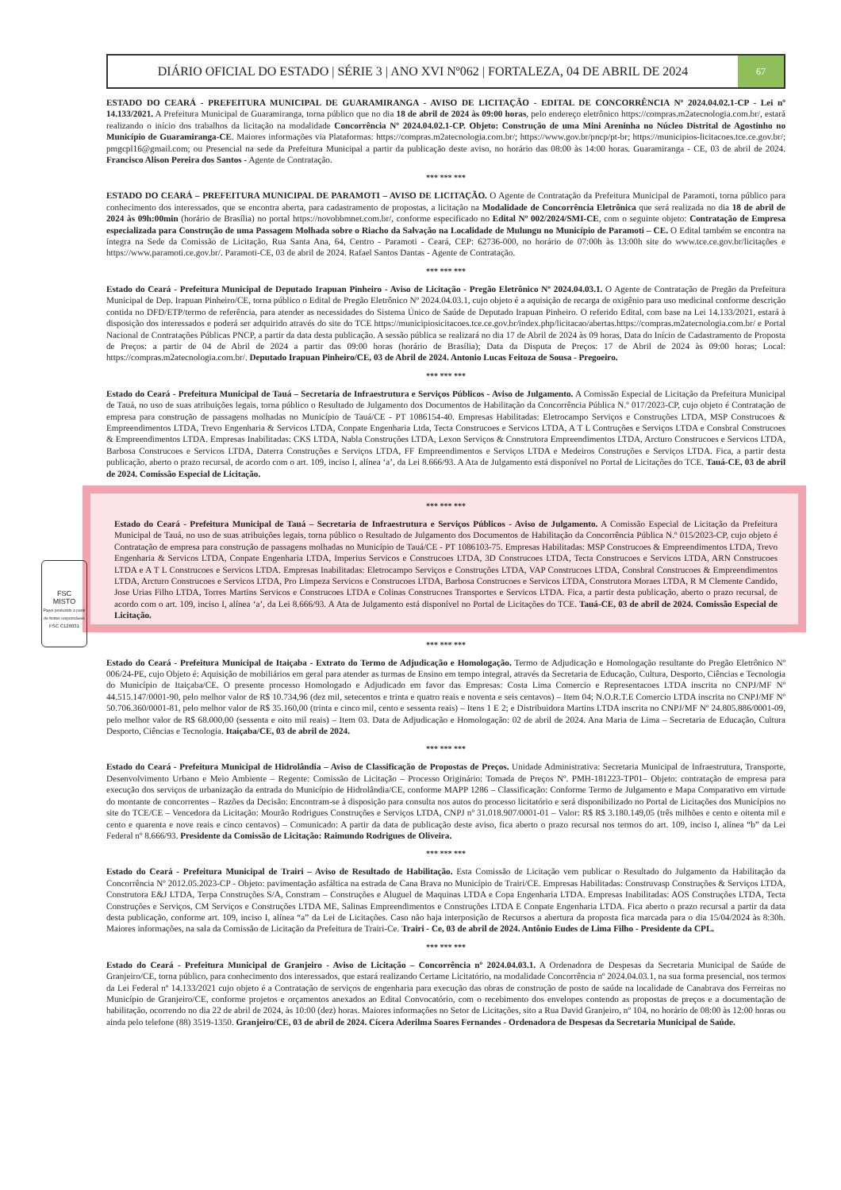FSC
MISTO
Papel produzido a partir de fontes responsáveis
FSC C126031
DIÁRIO OFICIAL DO ESTADO | SÉRIE 3 | ANO XVI Nº062 | FORTALEZA, 04 DE ABRIL DE 2024
67
ESTADO DO CEARÁ - PREFEITURA MUNICIPAL DE GUARAMIRANGA - AVISO DE LICITAÇÃO - EDITAL DE CONCORRÊNCIA Nº 2024.04.02.1-CP - Lei nº 14.133/2021. A Prefeitura Municipal de Guaramiranga, torna público que no dia 18 de abril de 2024 às 09:00 horas, pelo endereço eletrônico https://compras.m2atecnologia.com.br/, estará realizando o início dos trabalhos da licitação na modalidade Concorrência Nº 2024.04.02.1-CP. Objeto: Construção de uma Mini Areninha no Núcleo Distrital de Agostinho no Município de Guaramiranga-CE. Maiores informações via Plataformas: https://compras.m2atecnologia.com.br/; https://www.gov.br/pncp/pt-br; https://municipios-licitacoes.tce.ce.gov.br/; pmgcpl16@gmail.com; ou Presencial na sede da Prefeitura Municipal a partir da publicação deste aviso, no horário das 08:00 às 14:00 horas. Guaramiranga - CE, 03 de abril de 2024. Francisco Alison Pereira dos Santos - Agente de Contratação.
*** *** ***
ESTADO DO CEARÁ – PREFEITURA MUNICIPAL DE PARAMOTI – AVISO DE LICITAÇÃO. O Agente de Contratação da Prefeitura Municipal de Paramoti, torna público para conhecimento dos interessados, que se encontra aberta, para cadastramento de propostas, a licitação na Modalidade de Concorrência Eletrônica que será realizada no dia 18 de abril de 2024 às 09h:00min (horário de Brasília) no portal https://novobbmnet.com.br/, conforme especificado no Edital Nº 002/2024/SMI-CE, com o seguinte objeto: Contratação de Empresa especializada para Construção de uma Passagem Molhada sobre o Riacho da Salvação na Localidade de Mulungu no Município de Paramoti – CE. O Edital também se encontra na íntegra na Sede da Comissão de Licitação, Rua Santa Ana, 64, Centro - Paramoti - Ceará, CEP: 62736-000, no horário de 07:00h às 13:00h site do www.tce.ce.gov.br/licitações e https://www.paramoti.ce.gov.br/. Paramoti-CE, 03 de abril de 2024. Rafael Santos Dantas - Agente de Contratação.
*** *** ***
Estado do Ceará - Prefeitura Municipal de Deputado Irapuan Pinheiro - Aviso de Licitação - Pregão Eletrônico Nº 2024.04.03.1. O Agente de Contratação de Pregão da Prefeitura Municipal de Dep. Irapuan Pinheiro/CE, torna público o Edital de Pregão Eletrônico Nº 2024.04.03.1, cujo objeto é a aquisição de recarga de oxigênio para uso medicinal conforme descrição contida no DFD/ETP/termo de referência, para atender as necessidades do Sistema Único de Saúde de Deputado Irapuan Pinheiro. O referido Edital, com base na Lei 14.133/2021, estará à disposição dos interessados e poderá ser adquirido através do site do TCE https://municipiosicitacoes.tce.ce.gov.br/index.php/licitacao/abertas.https://compras.m2atecnologia.com.br/ e Portal Nacional de Contratações Públicas PNCP, a partir da data desta publicação. A sessão pública se realizará no dia 17 de Abril de 2024 às 09 horas, Data do Início de Cadastramento de Proposta de Preços: a partir de 04 de Abril de 2024 a partir das 09:00 horas (horário de Brasília); Data da Disputa de Preços: 17 de Abril de 2024 às 09:00 horas; Local: https://compras.m2atecnologia.com.br/. Deputado Irapuan Pinheiro/CE, 03 de Abril de 2024. Antonio Lucas Feitoza de Sousa - Pregoeiro.
*** *** ***
Estado do Ceará - Prefeitura Municipal de Tauá – Secretaria de Infraestrutura e Serviços Públicos - Aviso de Julgamento. A Comissão Especial de Licitação da Prefeitura Municipal de Tauá, no uso de suas atribuições legais, torna público o Resultado de Julgamento dos Documentos de Habilitação da Concorrência Pública N.º 017/2023-CP, cujo objeto é Contratação de empresa para construção de passagens molhadas no Município de Tauá/CE - PT 1086154-40. Empresas Habilitadas: Eletrocampo Serviços e Construções LTDA, MSP Construcoes & Empreendimentos LTDA, Trevo Engenharia & Servicos LTDA, Conpate Engenharia Ltda, Tecta Construcoes e Servicos LTDA, A T L Contruções e Serviços LTDA e Consbral Construcoes & Empreendimentos LTDA. Empresas Inabilitadas: CKS LTDA, Nabla Construções LTDA, Lexon Serviços & Construtora Empreendimentos LTDA, Arcturo Construcoes e Servicos LTDA, Barbosa Construcoes e Servicos LTDA, Daterra Construções e Serviços LTDA, FF Empreendimentos e Serviços LTDA e Medeiros Construções e Serviços LTDA. Fica, a partir desta publicação, aberto o prazo recursal, de acordo com o art. 109, inciso I, alínea ‘a’, da Lei 8.666/93. A Ata de Julgamento está disponível no Portal de Licitações do TCE. Tauá-CE, 03 de abril de 2024. Comissão Especial de Licitação.
*** *** ***
Estado do Ceará - Prefeitura Municipal de Tauá – Secretaria de Infraestrutura e Serviços Públicos - Aviso de Julgamento. A Comissão Especial de Licitação da Prefeitura Municipal de Tauá, no uso de suas atribuições legais, torna público o Resultado de Julgamento dos Documentos de Habilitação da Concorrência Pública N.º 015/2023-CP, cujo objeto é Contratação de empresa para construção de passagens molhadas no Município de Tauá/CE - PT 1086103-75. Empresas Habilitadas: MSP Construcoes & Empreendimentos LTDA, Trevo Engenharia & Servicos LTDA, Conpate Engenharia LTDA, Imperius Servicos e Construcoes LTDA, 3D Construcoes LTDA, Tecta Construcoes e Servicos LTDA, ARN Construcoes LTDA e A T L Construcoes e Servicos LTDA. Empresas Inabilitadas: Eletrocampo Serviços e Construções LTDA, VAP Construcoes LTDA, Consbral Construcoes & Empreendimentos LTDA, Arcturo Construcoes e Servicos LTDA, Pro Limpeza Servicos e Construcoes LTDA, Barbosa Construcoes e Servicos LTDA, Construtora Moraes LTDA, R M Clemente Candido, Jose Urias Filho LTDA, Torres Martins Servicos e Construcoes LTDA e Colinas Construcoes Transportes e Servicos LTDA. Fica, a partir desta publicação, aberto o prazo recursal, de acordo com o art. 109, inciso I, alínea ‘a’, da Lei 8.666/93. A Ata de Julgamento está disponível no Portal de Licitações do TCE. Tauá-CE, 03 de abril de 2024. Comissão Especial de Licitação.
*** *** ***
Estado do Ceará - Prefeitura Municipal de Itaiçaba - Extrato do Termo de Adjudicação e Homologação. Termo de Adjudicação e Homologação resultante do Pregão Eletrônico Nº 006/24-PE, cujo Objeto é: Aquisição de mobiliários em geral para atender as turmas de Ensino em tempo integral, através da Secretaria de Educação, Cultura, Desporto, Ciências e Tecnologia do Município de Itaiçaba/CE. O presente processo Homologado e Adjudicado em favor das Empresas: Costa Lima Comercio e Representacoes LTDA inscrita no CNPJ/MF Nº 44.515.147/0001-90, pelo melhor valor de R$ 10.734,96 (dez mil, setecentos e trinta e quatro reais e noventa e seis centavos) – Item 04; N.O.R.T.E Comercio LTDA inscrita no CNPJ/MF Nº 50.706.360/0001-81, pelo melhor valor de R$ 35.160,00 (trinta e cinco mil, cento e sessenta reais) – Itens 1 E 2; e Distribuidora Martins LTDA inscrita no CNPJ/MF Nº 24.805.886/0001-09, pelo melhor valor de R$ 68.000,00 (sessenta e oito mil reais) – Item 03. Data de Adjudicação e Homologação: 02 de abril de 2024. Ana Maria de Lima – Secretaria de Educação, Cultura Desporto, Ciências e Tecnologia. Itaiçaba/CE, 03 de abril de 2024.
*** *** ***
Estado do Ceará - Prefeitura Municipal de Hidrolândia – Aviso de Classificação de Propostas de Preços. Unidade Administrativa: Secretaria Municipal de Infraestrutura, Transporte, Desenvolvimento Urbano e Meio Ambiente – Regente: Comissão de Licitação – Processo Originário: Tomada de Preços Nº. PMH-181223-TP01– Objeto: contratação de empresa para execução dos serviços de urbanização da entrada do Município de Hidrolândia/CE, conforme MAPP 1286 – Classificação: Conforme Termo de Julgamento e Mapa Comparativo em virtude do montante de concorrentes – Razões da Decisão: Encontram-se à disposição para consulta nos autos do processo licitatório e será disponibilizado no Portal de Licitações dos Municípios no site do TCE/CE – Vencedora da Licitação: Mourão Rodrigues Construções e Serviços LTDA, CNPJ nº 31.018.907/0001-01 – Valor: R$ R$ 3.180.149,05 (três milhões e cento e oitenta mil e cento e quarenta e nove reais e cinco centavos) – Comunicado: A partir da data de publicação deste aviso, fica aberto o prazo recursal nos termos do art. 109, inciso I, alínea “b” da Lei Federal nº 8.666/93. Presidente da Comissão de Licitação: Raimundo Rodrigues de Oliveira.
*** *** ***
Estado do Ceará - Prefeitura Municipal de Trairi – Aviso de Resultado de Habilitação. Esta Comissão de Licitação vem publicar o Resultado do Julgamento da Habilitação da Concorrência Nº 2012.05.2023-CP - Objeto: pavimentação asfáltica na estrada de Cana Brava no Município de Trairi/CE. Empresas Habilitadas: Construvasp Construções & Serviços LTDA, Construtora E&J LTDA, Terpa Construções S/A, Constram – Construções e Aluguel de Maquinas LTDA e Copa Engenharia LTDA. Empresas Inabilitadas: AOS Construções LTDA, Tecta Construções e Serviços, CM Serviços e Construções LTDA ME, Salinas Empreendimentos e Construções LTDA E Conpate Engenharia LTDA. Fica aberto o prazo recursal a partir da data desta publicação, conforme art. 109, inciso I, alínea “a” da Lei de Licitações. Caso não haja interposição de Recursos a abertura da proposta fica marcada para o dia 15/04/2024 às 8:30h. Maiores informações, na sala da Comissão de Licitação da Prefeitura de Trairi-Ce. Trairi - Ce, 03 de abril de 2024. Antônio Eudes de Lima Filho - Presidente da CPL.
*** *** ***
Estado do Ceará - Prefeitura Municipal de Granjeiro - Aviso de Licitação – Concorrência nº 2024.04.03.1. A Ordenadora de Despesas da Secretaria Municipal de Saúde de Granjeiro/CE, torna público, para conhecimento dos interessados, que estará realizando Certame Licitatório, na modalidade Concorrência nº 2024.04.03.1, na sua forma presencial, nos termos da Lei Federal nº 14.133/2021 cujo objeto é a Contratação de serviços de engenharia para execução das obras de construção de posto de saúde na localidade de Canabrava dos Ferreiras no Município de Granjeiro/CE, conforme projetos e orçamentos anexados ao Edital Convocatório, com o recebimento dos envelopes contendo as propostas de preços e a documentação de habilitação, ocorrendo no dia 22 de abril de 2024, às 10:00 (dez) horas. Maiores informações no Setor de Licitações, sito a Rua David Granjeiro, nº 104, no horário de 08:00 às 12:00 horas ou ainda pelo telefone (88) 3519-1350. Granjeiro/CE, 03 de abril de 2024. Cícera Aderilma Soares Fernandes - Ordenadora de Despesas da Secretaria Municipal de Saúde.